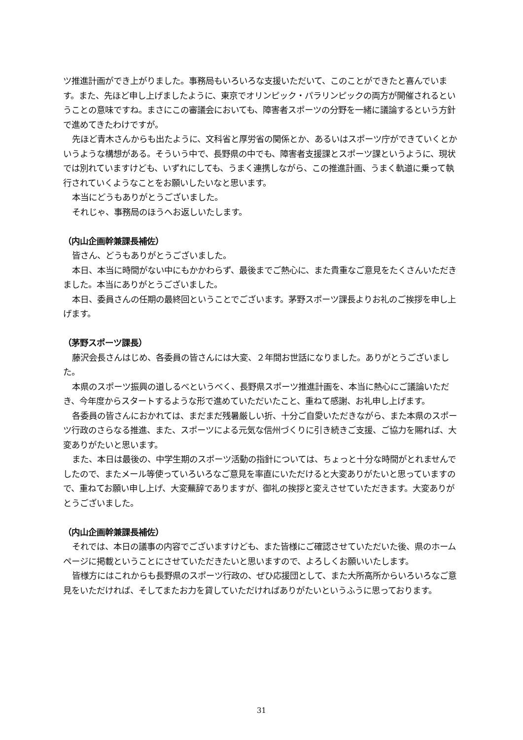ツ推進計画ができ上がりました。事務局もいろいろな支援いただいて、このことができたと喜んでいます。また、先ほど申し上げましたように、東京でオリンピック・パラリンピックの両方が開催されるということの意味ですね。まさにこの審議会においても、障害者スポーツの分野を一緒に議論するという方針で進めてきたわけですが。
先ほど青木さんからも出たように、文科省と厚労省の関係とか、あるいはスポーツ庁ができていくとかいうような構想がある。そういう中で、長野県の中でも、障害者支援課とスポーツ課というように、現状では別れていますけども、いずれにしても、うまく連携しながら、この推進計画、うまく軌道に乗って執行されていくようなことをお願いしたいなと思います。
本当にどうもありがとうございました。
それじゃ、事務局のほうへお返しいたします。
（内山企画幹兼課長補佐）
皆さん、どうもありがとうございました。
本日、本当に時間がない中にもかかわらず、最後までご熱心に、また貴重なご意見をたくさんいただきました。本当にありがとうございました。
本日、委員さんの任期の最終回ということでございます。茅野スポーツ課長よりお礼のご挨拶を申し上げます。
（茅野スポーツ課長）
藤沢会長さんはじめ、各委員の皆さんには大変、２年間お世話になりました。ありがとうございました。
本県のスポーツ振興の道しるべというべく、長野県スポーツ推進計画を、本当に熱心にご議論いただき、今年度からスタートするような形で進めていただいたこと、重ねて感謝、お礼申し上げます。
各委員の皆さんにおかれては、まだまだ残暑厳しい折、十分ご自愛いただきながら、また本県のスポーツ行政のさらなる推進、また、スポーツによる元気な信州づくりに引き続きご支援、ご協力を賜れば、大変ありがたいと思います。
また、本日は最後の、中学生期のスポーツ活動の指針については、ちょっと十分な時間がとれませんでしたので、またメール等使っていろいろなご意見を率直にいただけると大変ありがたいと思っていますので、重ねてお願い申し上げ、大変蕪辞でありますが、御礼の挨拶と変えさせていただきます。大変ありがとうございました。
（内山企画幹兼課長補佐）
それでは、本日の議事の内容でございますけども、また皆様にご確認させていただいた後、県のホームページに掲載ということにさせていただきたいと思いますので、よろしくお願いいたします。
皆様方にはこれからも長野県のスポーツ行政の、ぜひ応援団として、また大所高所からいろいろなご意見をいただければ、そしてまたお力を貸していただければありがたいというふうに思っております。
31